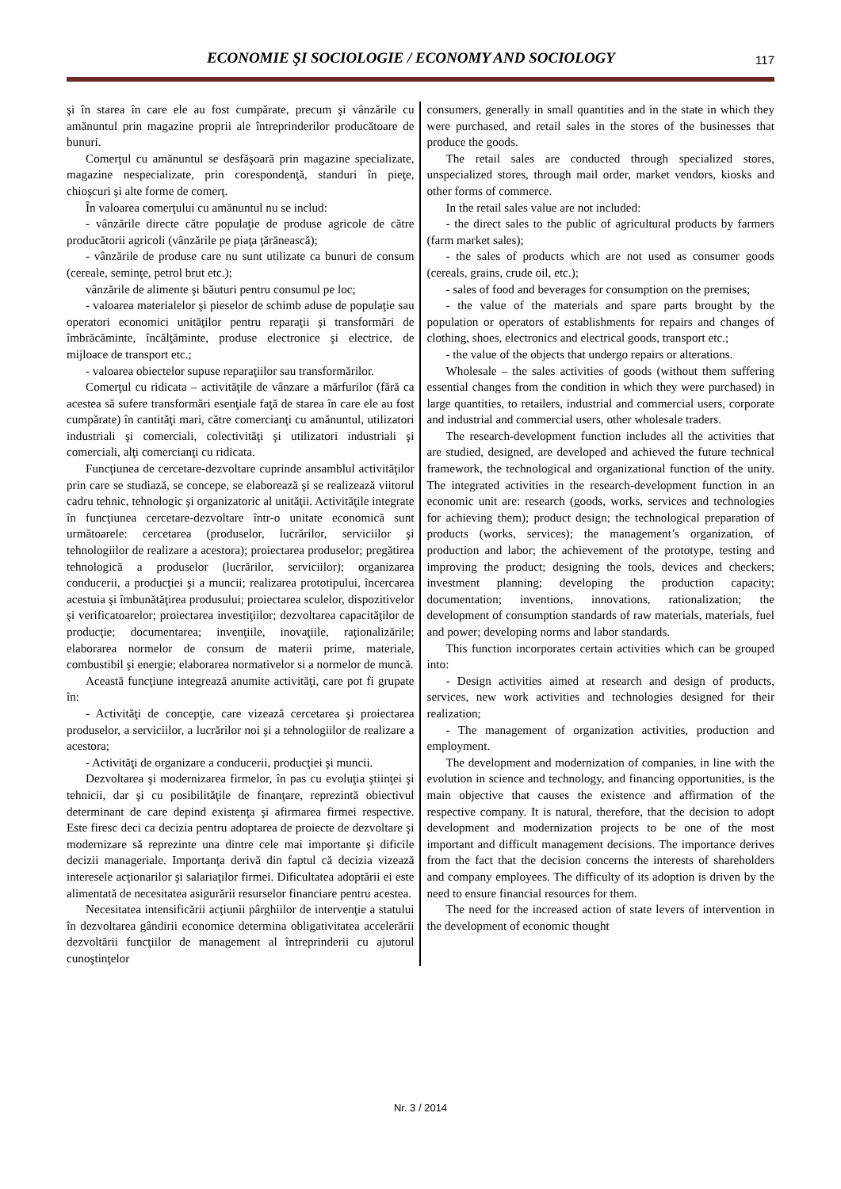ECONOMIE ŞI SOCIOLOGIE / ECONOMY AND SOCIOLOGY 117
şi în starea în care ele au fost cumpărate, precum şi vânzările cu amănuntul prin magazine proprii ale întreprinderilor producătoare de bunuri.
Comerţul cu amănuntul se desfăşoară prin magazine specializate, magazine nespecializate, prin corespondenţă, standuri în pieţe, chioşcuri şi alte forme de comerţ.
În valoarea comerţului cu amănuntul nu se includ:
- vânzările directe către populaţie de produse agricole de către producătorii agricoli (vânzările pe piaţa ţărănească);
- vânzările de produse care nu sunt utilizate ca bunuri de consum (cereale, seminţe, petrol brut etc.);
vânzările de alimente şi băuturi pentru consumul pe loc;
- valoarea materialelor şi pieselor de schimb aduse de populaţie sau operatori economici unităţilor pentru reparaţii şi transformări de îmbrăcăminte, încălţăminte, produse electronice şi electrice, de mijloace de transport etc.;
- valoarea obiectelor supuse reparaţiilor sau transformărilor.
Comerţul cu ridicata – activităţile de vânzare a mărfurilor (fără ca acestea să sufere transformări esenţiale faţă de starea în care ele au fost cumpărate) în cantităţi mari, către comercianţi cu amănuntul, utilizatori industriali şi comerciali, colectivităţi şi utilizatori industriali şi comerciali, alţi comercianţi cu ridicata.
Funcţiunea de cercetare-dezvoltare cuprinde ansamblul activităţilor prin care se studiază, se concepe, se elaborează şi se realizează viitorul cadru tehnic, tehnologic şi organizatoric al unităţii. Activităţile integrate în funcţiunea cercetare-dezvoltare într-o unitate economică sunt următoarele: cercetarea (produselor, lucrărilor, serviciilor şi tehnologiilor de realizare a acestora); proiectarea produselor; pregătirea tehnologică a produselor (lucrărilor, serviciilor); organizarea conducerii, a producţiei şi a muncii; realizarea prototipului, încercarea acestuia şi îmbunătăţirea produsului; proiectarea sculelor, dispozitivelor şi verificatoarelor; proiectarea investiţiilor; dezvoltarea capacităţilor de producţie; documentarea; invenţiile, inovaţiile, raţionalizările; elaborarea normelor de consum de materii prime, materiale, combustibil şi energie; elaborarea normativelor si a normelor de muncă.
Această funcţiune integrează anumite activităţi, care pot fi grupate în:
- Activităţi de concepţie, care vizează cercetarea şi proiectarea produselor, a serviciilor, a lucrărilor noi şi a tehnologiilor de realizare a acestora;
- Activităţi de organizare a conducerii, producţiei şi muncii.
Dezvoltarea şi modernizarea firmelor, în pas cu evoluţia ştiinţei şi tehnicii, dar şi cu posibilităţile de finanţare, reprezintă obiectivul determinant de care depind existenţa şi afirmarea firmei respective. Este firesc deci ca decizia pentru adoptarea de proiecte de dezvoltare şi modernizare să reprezinte una dintre cele mai importante şi dificile decizii manageriale. Importanţa derivă din faptul că decizia vizează interesele acţionarilor şi salariaţilor firmei. Dificultatea adoptării ei este alimentată de necesitatea asigurării resurselor financiare pentru acestea.
Necesitatea intensificării acţiunii pârghiilor de intervenţie a statului în dezvoltarea gândirii economice determina obligativitatea accelerării dezvoltării funcţiilor de management al întreprinderii cu ajutorul cunoştinţelor
consumers, generally in small quantities and in the state in which they were purchased, and retail sales in the stores of the businesses that produce the goods.
The retail sales are conducted through specialized stores, unspecialized stores, through mail order, market vendors, kiosks and other forms of commerce.
In the retail sales value are not included:
- the direct sales to the public of agricultural products by farmers (farm market sales);
- the sales of products which are not used as consumer goods (cereals, grains, crude oil, etc.);
- sales of food and beverages for consumption on the premises;
- the value of the materials and spare parts brought by the population or operators of establishments for repairs and changes of clothing, shoes, electronics and electrical goods, transport etc.;
- the value of the objects that undergo repairs or alterations.
Wholesale – the sales activities of goods (without them suffering essential changes from the condition in which they were purchased) in large quantities, to retailers, industrial and commercial users, corporate and industrial and commercial users, other wholesale traders.
The research-development function includes all the activities that are studied, designed, are developed and achieved the future technical framework, the technological and organizational function of the unity. The integrated activities in the research-development function in an economic unit are: research (goods, works, services and technologies for achieving them); product design; the technological preparation of products (works, services); the management’s organization, of production and labor; the achievement of the prototype, testing and improving the product; designing the tools, devices and checkers; investment planning; developing the production capacity; documentation; inventions, innovations, rationalization; the development of consumption standards of raw materials, materials, fuel and power; developing norms and labor standards.
This function incorporates certain activities which can be grouped into:
- Design activities aimed at research and design of products, services, new work activities and technologies designed for their realization;
- The management of organization activities, production and employment.
The development and modernization of companies, in line with the evolution in science and technology, and financing opportunities, is the main objective that causes the existence and affirmation of the respective company. It is natural, therefore, that the decision to adopt development and modernization projects to be one of the most important and difficult management decisions. The importance derives from the fact that the decision concerns the interests of shareholders and company employees. The difficulty of its adoption is driven by the need to ensure financial resources for them.
The need for the increased action of state levers of intervention in the development of economic thought
Nr. 3 / 2014